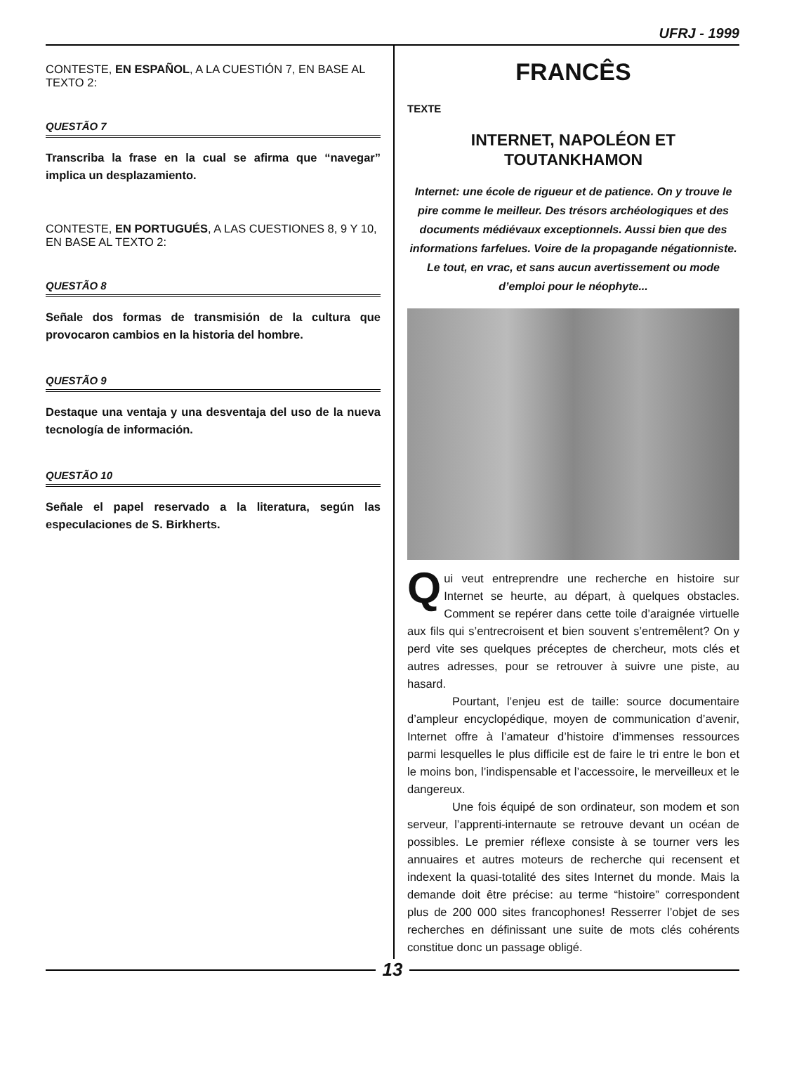UFRJ - 1999
CONTESTE, EN ESPAÑOL, A LA CUESTIÓN 7, EN BASE AL TEXTO 2:
QUESTÃO 7
Transcriba la frase en la cual se afirma que “navegar” implica un desplazamiento.
CONTESTE, EN PORTUGUÉS, A LAS CUESTIONES 8, 9 Y 10, EN BASE AL TEXTO 2:
QUESTÃO 8
Señale dos formas de transmisión de la cultura que provocaron cambios en la historia del hombre.
QUESTÃO 9
Destaque una ventaja y una desventaja del uso de la nueva tecnología de información.
QUESTÃO 10
Señale el papel reservado a la literatura, según las especulaciones de S. Birkherts.
FRANCÊS
TEXTE
INTERNET, NAPOLÉON ET TOUTANKHAMON
Internet: une école de rigueur et de patience. On y trouve le pire comme le meilleur. Des trésors archéologiques et des documents médiévaux exceptionnels. Aussi bien que des informations farfelues. Voire de la propagande négationniste. Le tout, en vrac, et sans aucun avertissement ou mode d’emploi pour le néophyte...
Qui veut entreprendre une recherche en histoire sur Internet se heurte, au départ, à quelques obstacles. Comment se repérer dans cette toile d’araignée virtuelle aux fils qui s’entrecroisent et bien souvent s’entremêlent? On y perd vite ses quelques préceptes de chercheur, mots clés et autres adresses, pour se retrouver à suivre une piste, au hasard.
Pourtant, l’enjeu est de taille: source documentaire d’ampleur encyclopédique, moyen de communication d’avenir, Internet offre à l’amateur d’histoire d’immenses ressources parmi lesquelles le plus difficile est de faire le tri entre le bon et le moins bon, l’indispensable et l’accessoire, le merveilleux et le dangereux.
Une fois équipé de son ordinateur, son modem et son serveur, l’apprenti-internaute se retrouve devant un océan de possibles. Le premier réflexe consiste à se tourner vers les annuaires et autres moteurs de recherche qui recensent et indexent la quasi-totalité des sites Internet du monde. Mais la demande doit être précise: au terme “histoire” correspondent plus de 200 000 sites francophones! Resserrer l’objet de ses recherches en définissant une suite de mots clés cohérents constitue donc un passage obligé.
13